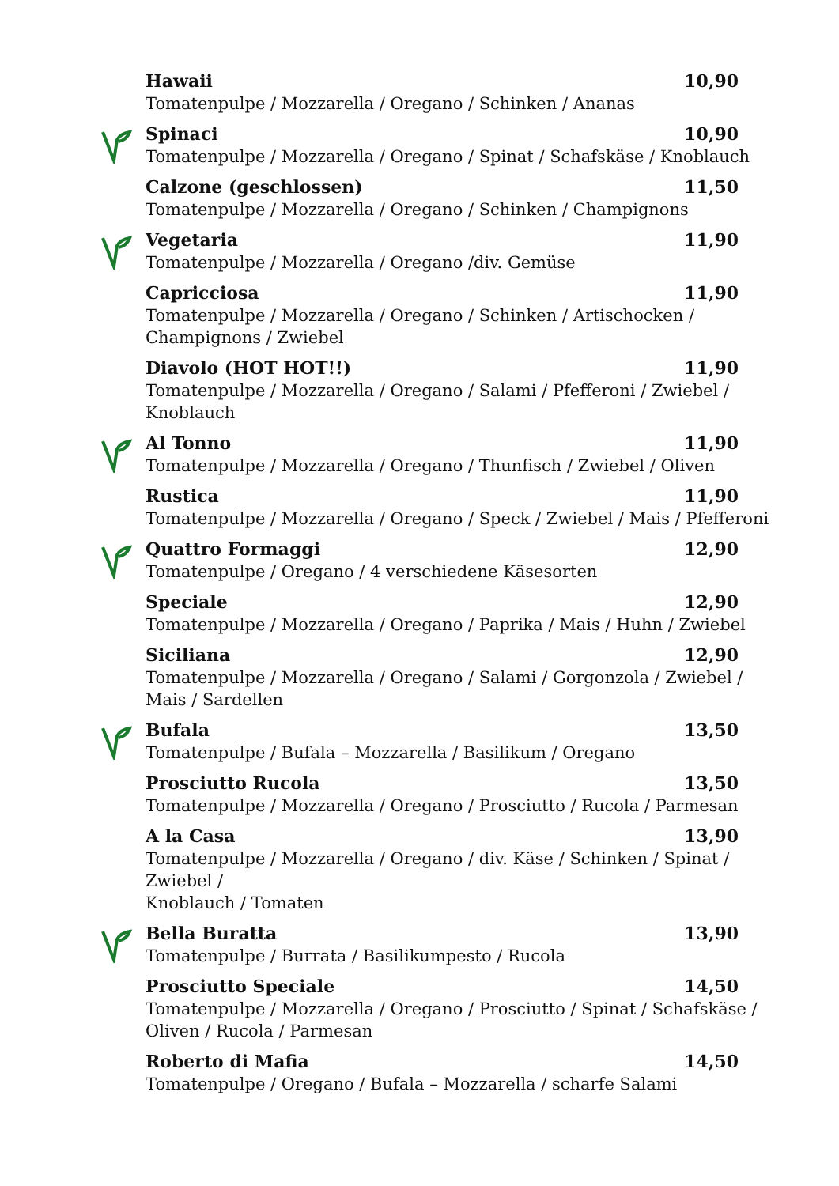Hawaii 10,90
Tomatenpulpe / Mozzarella / Oregano / Schinken / Ananas
Spinaci 10,90
Tomatenpulpe / Mozzarella / Oregano / Spinat / Schafskäse / Knoblauch
Calzone (geschlossen) 11,50
Tomatenpulpe / Mozzarella / Oregano / Schinken / Champignons
Vegetaria 11,90
Tomatenpulpe / Mozzarella / Oregano /div. Gemüse
Capricciosa 11,90
Tomatenpulpe / Mozzarella / Oregano / Schinken / Artischocken /
Champignons / Zwiebel
Diavolo (HOT HOT!!) 11,90
Tomatenpulpe / Mozzarella / Oregano / Salami / Pfefferoni / Zwiebel /
Knoblauch
Al Tonno 11,90
Tomatenpulpe / Mozzarella / Oregano / Thunfisch / Zwiebel / Oliven
Rustica 11,90
Tomatenpulpe / Mozzarella / Oregano / Speck / Zwiebel / Mais / Pfefferoni
Quattro Formaggi 12,90
Tomatenpulpe / Oregano / 4 verschiedene Käsesorten
Speciale 12,90
Tomatenpulpe / Mozzarella / Oregano / Paprika / Mais / Huhn / Zwiebel
Siciliana 12,90
Tomatenpulpe / Mozzarella / Oregano / Salami / Gorgonzola / Zwiebel /
Mais / Sardellen
Bufala 13,50
Tomatenpulpe / Bufala – Mozzarella / Basilikum / Oregano
Prosciutto Rucola 13,50
Tomatenpulpe / Mozzarella / Oregano / Prosciutto / Rucola / Parmesan
A la Casa 13,90
Tomatenpulpe / Mozzarella / Oregano / div. Käse / Schinken / Spinat / Zwiebel /
Knoblauch / Tomaten
Bella Buratta 13,90
Tomatenpulpe / Burrata / Basilikumpesto / Rucola
Prosciutto Speciale 14,50
Tomatenpulpe / Mozzarella / Oregano / Prosciutto / Spinat / Schafskäse /
Oliven / Rucola / Parmesan
Roberto di Mafia 14,50
Tomatenpulpe / Oregano / Bufala – Mozzarella / scharfe Salami